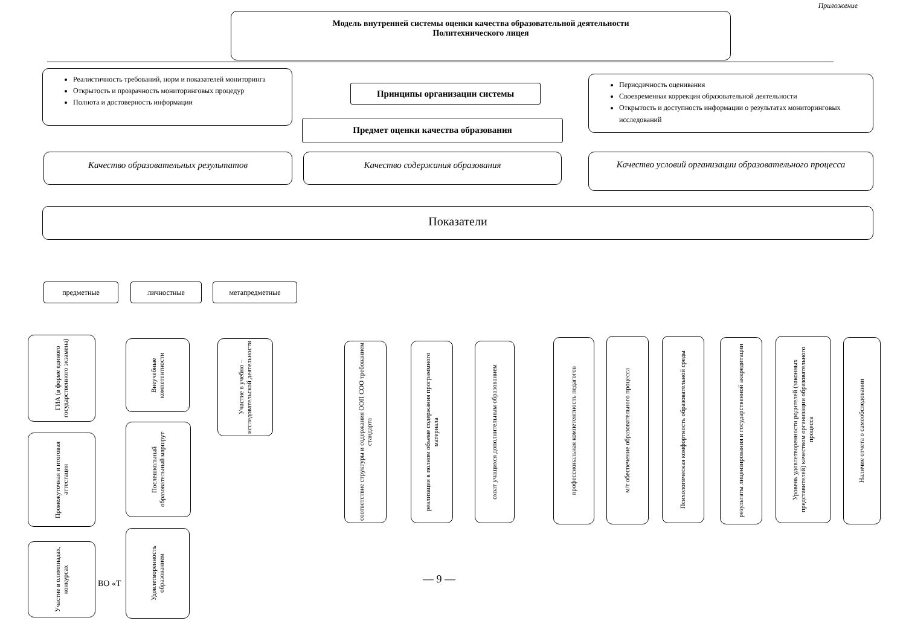Приложение
Модель внутренней системы оценки качества образовательной деятельности
Политехнического лицея
Реалистичность требований, норм и показателей мониторинга
Открытость и прозрачность мониторинговых процедур
Полнота и достоверность информации
Принципы организации системы
Периодичность оценивания
Своевременная коррекция образовательной деятельности
Открытость и доступность информации о результатах мониторинговых исследований
Предмет оценки качества образования
Качество образовательных результатов Качество содержания образования
Качество условий организации образовательного процесса
Показатели
предметные личностные метапредметные
ГИА (в форме единого государственного экзамена)
Промежуточная и итоговая аттестация
Участие в олимпиадах, конкурсах
Внеучебные компетентности
Послешкольный образовательный маршрут
Удовлетворенность образованием
ВО «Т
Участие в учебно – исследовательской деятельности
соответствие структуры и содержания ООП СОО требованием стандарта
реализация в полном объеме содержания программного материала
охват учащихся дополнительным образованием
профессиональная компетентность педагогов
м/т обеспечение образовательного процесса
Психологическая комфортность образовательной среды
результаты лицензирования и государственной аккредитации
Уровень удовлетворенности родителей (законных представителей) качеством организации образовательного процесса
Наличие отчета о самообследовании
— 9 —